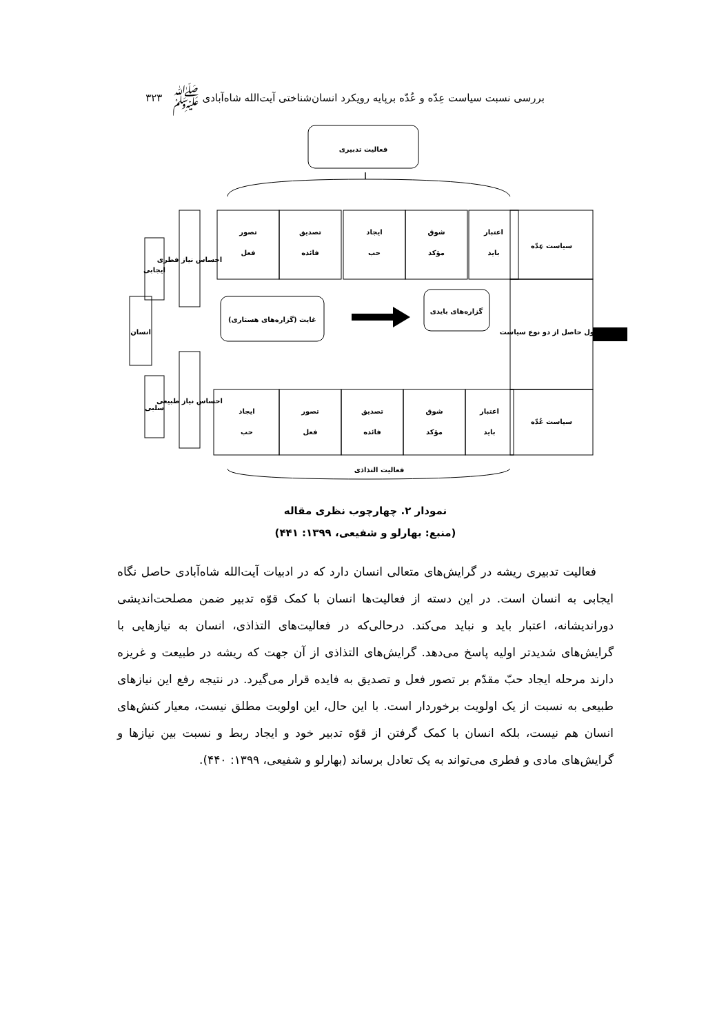بررسی نسبت سیاست عِدّه و عُدّه برپایه رویکرد انسان‌شناختی آیت‌الله شاه‌آبادی ﷺ ۳۲۳
فعالیت تدبیری
تصور
فعل
تصدیق
فائده
ایجاد
حب
شوق
مؤکد
اعتبار
باید
سیاست عِدّه
اصول حاصل از دو نوع سیاست
سیاست عُدّه
غایت (گزاره‌های هستاری)
گزاره‌های بایدی
احساس نیاز فطری
احساس نیاز طبیعی
ایجابی
سلبی
انسان
ایجاد
حب
تصور
فعل
تصدیق
فائده
شوق
مؤکد
اعتبار
باید
فعالیت التذاذی
نمودار ۲. چهارچوب نظری مقاله
(منبع: بهارلو و شفیعی، ۱۳۹۹: ۴۴۱)
فعالیت تدبیری ریشه در گرایش‌های متعالی انسان دارد که در ادبیات آیت‌الله شاه‌آبادی حاصل نگاه ایجابی به انسان است. در این دسته از فعالیت‌ها انسان با کمک قوّه تدبیر ضمن مصلحت‌اندیشی دوراندیشانه، اعتبار باید و نباید می‌کند. درحالی‌که در فعالیت‌های التذاذی، انسان به نیازهایی با گرایش‌های شدیدتر اولیه پاسخ می‌دهد. گرایش‌های التذاذی از آن جهت که ریشه در طبیعت و غریزه دارند مرحله ایجاد حبّ مقدّم بر تصور فعل و تصدیق به فایده قرار می‌گیرد. در نتیجه رفع این نیازهای طبیعی به نسبت از یک اولویت برخوردار است. با این حال، این اولویت مطلق نیست، معیار کنش‌های انسان هم نیست، بلکه انسان با کمک گرفتن از قوّه تدبیر خود و ایجاد ربط و نسبت بین نیازها و گرایش‌های مادی و فطری می‌تواند به یک تعادل برساند (بهارلو و شفیعی، ۱۳۹۹: ۴۴۰).